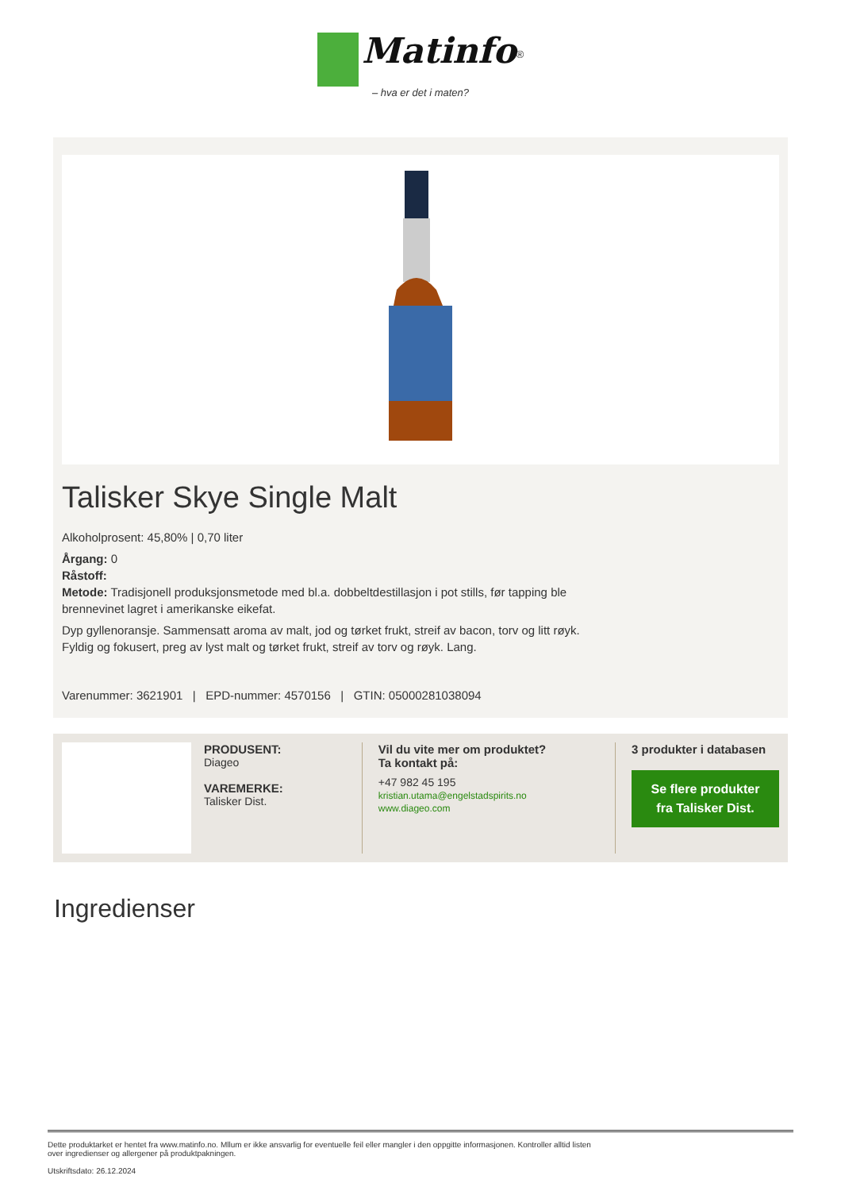Matinfo<sup>®</sup>
– hva er det i maten?
Talisker Skye Single Malt
Alkoholprosent: 45,80% | 0,70 liter
Årgang: 0
Råstoff:
Metode: Tradisjonell produksjonsmetode med bl.a. dobbeltdestillasjon i pot stills, før tapping ble
brennevinet lagret i amerikanske eikefat.
Dyp gyllenoransje. Sammensatt aroma av malt, jod og tørket frukt, streif av bacon, torv og litt røyk.
Fyldig og fokusert, preg av lyst malt og tørket frukt, streif av torv og røyk. Lang.
Varenummer: 3621901 | EPD-nummer: 4570156 | GTIN: 05000281038094
PRODUSENT:
Diageo
VAREMERKE:
Talisker Dist.
Vil du vite mer om produktet?
Ta kontakt på:
+47 982 45 195
kristian.utama@engelstadspirits.no
www.diageo.com
3 produkter i databasen
Se flere produkter fra Talisker Dist.
Ingredienser
Dette produktarket er hentet fra www.matinfo.no. Mllum er ikke ansvarlig for eventuelle feil eller mangler i den oppgitte informasjonen. Kontroller alltid listen
over ingredienser og allergener på produktpakningen.
Utskriftsdato: 26.12.2024